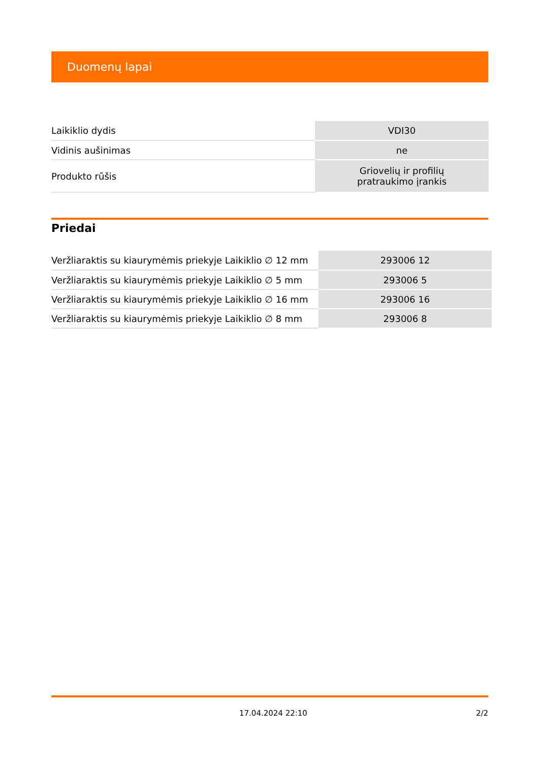Duomenų lapai
| Laikiklio dydis | VDI30 |
| Vidinis aušinimas | ne |
| Produkto rūšis | Griovelių ir profilių pratraukimo įrankis |
Priedai
| Veržliaraktis su kiaurymėmis priekyje Laikiklio ∅ 12 mm | 293006 12 |
| Veržliaraktis su kiaurymėmis priekyje Laikiklio ∅ 5 mm | 293006 5 |
| Veržliaraktis su kiaurymėmis priekyje Laikiklio ∅ 16 mm | 293006 16 |
| Veržliaraktis su kiaurymėmis priekyje Laikiklio ∅ 8 mm | 293006 8 |
17.04.2024 22:10 2/2